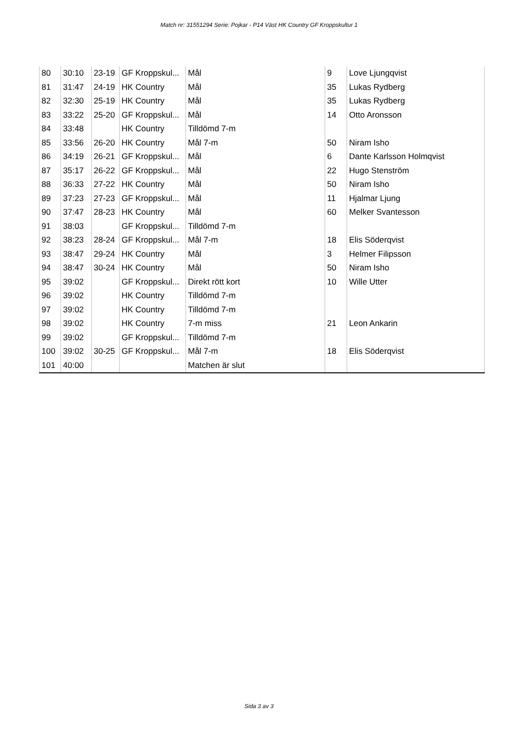Match nr: 31551294 Serie: Pojkar - P14 Väst HK Country GF Kroppskultur 1
| 80 | 30:10 | 23-19 | GF Kroppskul... | Mål | 9 | Love Ljungqvist |
| 81 | 31:47 | 24-19 | HK Country | Mål | 35 | Lukas Rydberg |
| 82 | 32:30 | 25-19 | HK Country | Mål | 35 | Lukas Rydberg |
| 83 | 33:22 | 25-20 | GF Kroppskul... | Mål | 14 | Otto Aronsson |
| 84 | 33:48 | | HK Country | Tilldömd 7-m | | |
| 85 | 33:56 | 26-20 | HK Country | Mål 7-m | 50 | Niram Isho |
| 86 | 34:19 | 26-21 | GF Kroppskul... | Mål | 6 | Dante Karlsson Holmqvist |
| 87 | 35:17 | 26-22 | GF Kroppskul... | Mål | 22 | Hugo Stenström |
| 88 | 36:33 | 27-22 | HK Country | Mål | 50 | Niram Isho |
| 89 | 37:23 | 27-23 | GF Kroppskul... | Mål | 11 | Hjalmar Ljung |
| 90 | 37:47 | 28-23 | HK Country | Mål | 60 | Melker Svantesson |
| 91 | 38:03 | | GF Kroppskul... | Tilldömd 7-m | | |
| 92 | 38:23 | 28-24 | GF Kroppskul... | Mål 7-m | 18 | Elis Söderqvist |
| 93 | 38:47 | 29-24 | HK Country | Mål | 3 | Helmer Filipsson |
| 94 | 38:47 | 30-24 | HK Country | Mål | 50 | Niram Isho |
| 95 | 39:02 | | GF Kroppskul... | Direkt rött kort | 10 | Wille Utter |
| 96 | 39:02 | | HK Country | Tilldömd 7-m | | |
| 97 | 39:02 | | HK Country | Tilldömd 7-m | | |
| 98 | 39:02 | | HK Country | 7-m miss | 21 | Leon Ankarin |
| 99 | 39:02 | | GF Kroppskul... | Tilldömd 7-m | | |
| 100 | 39:02 | 30-25 | GF Kroppskul... | Mål 7-m | 18 | Elis Söderqvist |
| 101 | 40:00 | | | Matchen är slut | | |
Sida 3 av 3